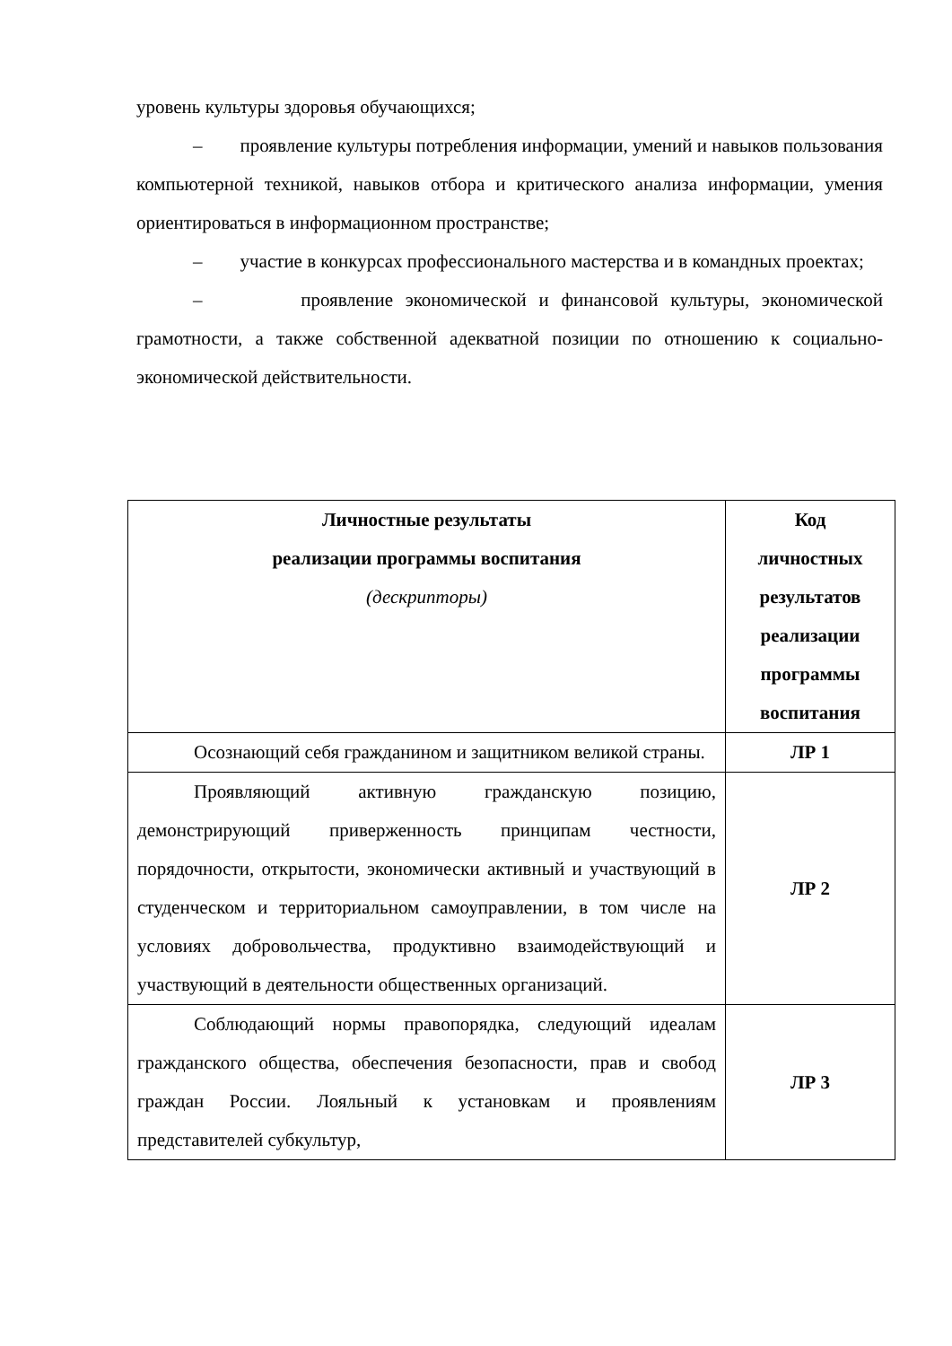уровень культуры здоровья обучающихся;
– проявление культуры потребления информации, умений и навыков пользования компьютерной техникой, навыков отбора и критического анализа информации, умения ориентироваться в информационном пространстве;
– участие в конкурсах профессионального мастерства и в командных проектах;
– проявление экономической и финансовой культуры, экономической грамотности, а также собственной адекватной позиции по отношению к социально-экономической действительности.
| Личностные результаты реализации программы воспитания (дескрипторы) | Код личностных результатов реализации программы воспитания |
| --- | --- |
| Осознающий себя гражданином и защитником великой страны. | ЛР 1 |
| Проявляющий активную гражданскую позицию, демонстрирующий приверженность принципам честности, порядочности, открытости, экономически активный и участвующий в студенческом и территориальном самоуправлении, в том числе на условиях добровольчества, продуктивно взаимодействующий и участвующий в деятельности общественных организаций. | ЛР 2 |
| Соблюдающий нормы правопорядка, следующий идеалам гражданского общества, обеспечения безопасности, прав и свобод граждан России. Лояльный к установкам и проявлениям представителей субкультур, | ЛР 3 |